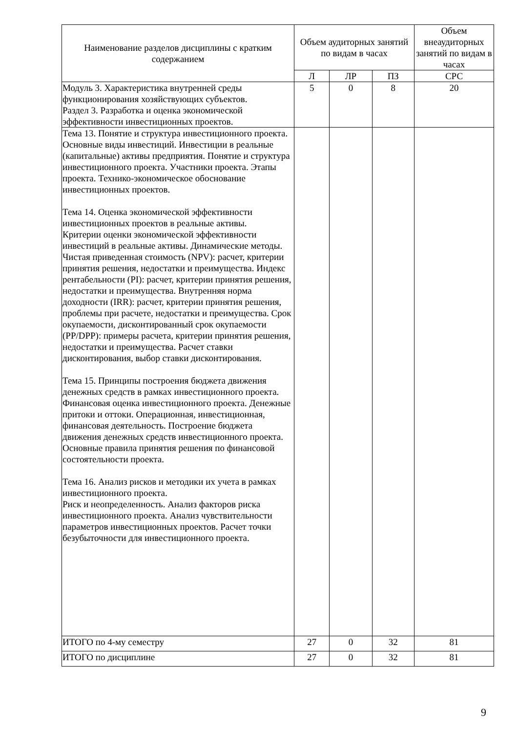| Наименование разделов дисциплины с кратким содержанием | Объем аудиторных занятий по видам в часах | | | Объем внеаудиторных занятий по видам в часах |
| --- | --- | --- | --- | --- |
| | Л | ЛР | ПЗ | СРС |
| Модуль 3. Характеристика внутренней среды функционирования хозяйствующих субъектов. Раздел 3. Разработка и оценка экономической эффективности инвестиционных проектов. | 5 | 0 | 8 | 20 |
| Тема 13. Понятие и структура инвестиционного проекта. Основные виды инвестиций. Инвестиции в реальные (капитальные) активы предприятия. Понятие и структура инвестиционного проекта. Участники проекта. Этапы проекта. Технико-экономическое обоснование инвестиционных проектов. Тема 14. Оценка экономической эффективности инвестиционных проектов в реальные активы. Критерии оценки экономической эффективности инвестиций в реальные активы. Динамические методы. Чистая приведенная стоимость (NPV): расчет, критерии принятия решения, недостатки и преимущества. Индекс рентабельности (PI): расчет, критерии принятия решения, недостатки и преимущества. Внутренняя норма доходности (IRR): расчет, критерии принятия решения, проблемы при расчете, недостатки и преимущества. Срок окупаемости, дисконтированный срок окупаемости (PP/DPP): примеры расчета, критерии принятия решения, недостатки и преимущества. Расчет ставки дисконтирования, выбор ставки дисконтирования. Тема 15. Принципы построения бюджета движения денежных средств в рамках инвестиционного проекта. Финансовая оценка инвестиционного проекта. Денежные притоки и оттоки. Операционная, инвестиционная, финансовая деятельность. Построение бюджета движения денежных средств инвестиционного проекта. Основные правила принятия решения по финансовой состоятельности проекта. Тема 16. Анализ рисков и методики их учета в рамках инвестиционного проекта. Риск и неопределенность. Анализ факторов риска инвестиционного проекта. Анализ чувствительности параметров инвестиционных проектов. Расчет точки безубыточности для инвестиционного проекта. | | | | |
| ИТОГО по 4-му семестру | 27 | 0 | 32 | 81 |
| ИТОГО по дисциплине | 27 | 0 | 32 | 81 |
9